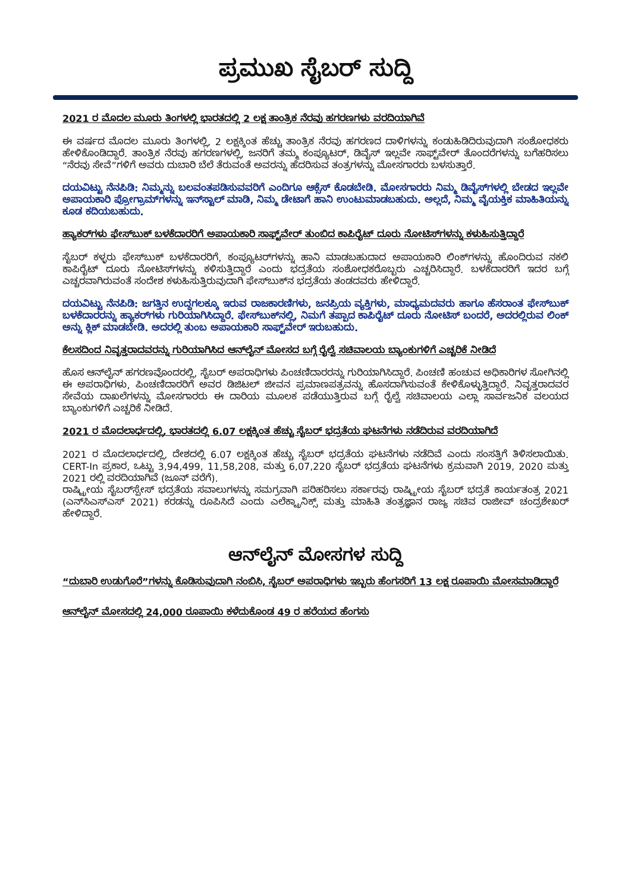ಪ್ರಮುಖ ಸೈಬರ್ ಸುದ್ದಿ
2021 ರ ಮೊದಲ ಮೂರು ತಿಂಗಳಲ್ಲಿ ಭಾರತದಲ್ಲಿ 2 ಲಕ್ಷ ತಾಂತ್ರಿಕ ನೆರವು ಹಗರಣಗಳು ವರದಿಯಾಗಿವೆ
ಈ ವರ್ಷದ ಮೊದಲ ಮೂರು ತಿಂಗಳಲ್ಲಿ, 2 ಲಕ್ಷಕ್ಕಿಂತ ಹೆಚ್ಚು ತಾಂತ್ರಿಕ ನೆರವು ಹಗರಣದ ದಾಳಿಗಳನ್ನು ಕಂಡುಹಿಡಿದಿರುವುದಾಗಿ ಸಂಶೋಧಕರು ಹೇಳಿಕೊಂಡಿದ್ದಾರೆ. ತಾಂತ್ರಿಕ ನೆರವು ಹಗರಣಗಳಲ್ಲಿ, ಜನರಿಗೆ ತಮ್ಮ ಕಂಪ್ಯೂಟರ್, ಡಿವೈಸ್ ಇಲ್ಲವೇ ಸಾಫ್ಟ್‌ವೇರ್ ತೊಂದರೆಗಳನ್ನು ಬಗೆಹರಿಸಲು “ನೆರವು ಸೇವೆ”ಗಳಿಗೆ ಅವರು ದುಬಾರಿ ಬೆಲೆ ತೆರುವಂತೆ ಅವರನ್ನು ಹೆದರಿಸುವ ತಂತ್ರಗಳನ್ನು ಮೋಸಗಾರರು ಬಳಸುತ್ತಾರೆ.
ದಯವಿಟ್ಟು ನೆನಪಿಡಿ: ನಿಮ್ಮನ್ನು ಬಲವಂತಪಡಿಸುವವರಿಗೆ ಎಂದಿಗೂ ಆಕ್ಸೆಸ್ ಕೊಡಬೇಡಿ. ಮೋಸಗಾರರು ನಿಮ್ಮ ಡಿವೈಸ್‌ಗಳಲ್ಲಿ ಬೇಡದ ಇಲ್ಲವೇ ಅಪಾಯಕಾರಿ ಪ್ರೋಗ್ರಾಮ್‌ಗಳನ್ನು ಇನ್‌ಸ್ಟಾಲ್ ಮಾಡಿ, ನಿಮ್ಮ ಡೇಟಾಗೆ ಹಾನಿ ಉಂಟುಮಾಡಬಹುದು. ಅಲ್ಲದೆ, ನಿಮ್ಮ ವೈಯಕ್ತಿಕ ಮಾಹಿತಿಯನ್ನು ಕೂಡ ಕದಿಯಬಹುದು.
ಹ್ಯಾಕರ್‌ಗಳು ಫೇಸ್‌ಬುಕ್ ಬಳಕೆದಾರರಿಗೆ ಅಪಾಯಕಾರಿ ಸಾಫ್ಟ್‌ವೇರ್ ತುಂಬಿದ ಕಾಪಿರೈಟ್ ದೂರು ನೋಟಿಸ್‌ಗಳನ್ನು ಕಳುಹಿಸುತ್ತಿದ್ದಾರೆ
ಸೈಬರ್ ಕಳ್ಳರು ಫೇಸ್‌ಬುಕ್ ಬಳಕೆದಾರರಿಗೆ, ಕಂಪ್ಯೂಟರ್‌ಗಳನ್ನು ಹಾನಿ ಮಾಡಬಹುದಾದ ಅಪಾಯಕಾರಿ ಲಿಂಕ್‌ಗಳನ್ನು ಹೊಂದಿರುವ ನಕಲಿ ಕಾಪಿರೈಟ್ ದೂರು ನೋಟಿಸ್‌ಗಳನ್ನು ಕಳಿಸುತ್ತಿದ್ದಾರೆ ಎಂದು ಭದ್ರತೆಯ ಸಂಶೋಧಕರೊಬ್ಬರು ಎಚ್ಚರಿಸಿದ್ದಾರೆ. ಬಳಕೆದಾರರಿಗೆ ಇದರ ಬಗ್ಗೆ ಎಚ್ಚರವಾಗಿರುವಂತೆ ಸಂದೇಶ ಕಳುಹಿಸುತ್ತಿರುವುದಾಗಿ ಫೇಸ್‌ಬುಕ್‌ನ ಭದ್ರತೆಯ ತಂಡದವರು ಹೇಳಿದ್ದಾರೆ.
ದಯವಿಟ್ಟು ನೆನಪಿಡಿ: ಜಗತ್ತಿನ ಉದ್ದಗಲಕ್ಕೂ ಇರುವ ರಾಜಕಾರಣಿಗಳು, ಜನಪ್ರಿಯ ವ್ಯಕ್ತಿಗಳು, ಮಾಧ್ಯಮದವರು ಹಾಗೂ ಹೆಸರಾಂತ ಫೇಸ್‌ಬುಕ್ ಬಳಕೆದಾರರನ್ನು ಹ್ಯಾಕರ್‌ಗಳು ಗುರಿಯಾಗಿಸಿದ್ದಾರೆ. ಫೇಸ್‌ಬುಕ್‌ನಲ್ಲಿ, ನಿಮಗೆ ತಪ್ಪಾದ ಕಾಪಿರೈಟ್ ದೂರು ನೋಟಿಸ್ ಬಂದರೆ, ಅದರಲ್ಲಿರುವ ಲಿಂಕ್ ಅನ್ನು ಕ್ಲಿಕ್ ಮಾಡಬೇಡಿ. ಅದರಲ್ಲಿ ತುಂಬ ಅಪಾಯಕಾರಿ ಸಾಫ್ಟ್‌ವೇರ್ ಇರುಬಹುದು.
ಕೆಲಸದಿಂದ ನಿವೃತ್ತರಾದವರನ್ನು ಗುರಿಯಾಗಿಸಿದ ಆನ್‌ಲೈನ್ ಮೋಸದ ಬಗ್ಗೆ ರೈಲ್ವೆ ಸಚಿವಾಲಯ ಬ್ಯಾಂಕುಗಳಿಗೆ ಎಚ್ಚರಿಕೆ ನೀಡಿದೆ
ಹೊಸ ಆನ್‌ಲೈನ್ ಹಗರಣವೊಂದರಲ್ಲಿ, ಸೈಬರ್ ಅಪರಾಧಿಗಳು ಪಿಂಚಣಿದಾರರನ್ನು ಗುರಿಯಾಗಿಸಿದ್ದಾರೆ. ಪಿಂಚಣಿ ಹಂಚುವ ಅಧಿಕಾರಿಗಳ ಸೋಗಿನಲ್ಲಿ ಈ ಅಪರಾಧಿಗಳು, ಪಿಂಚಣಿದಾರರಿಗೆ ಅವರ ಡಿಜಿಟಲ್ ಜೀವನ ಪ್ರಮಾಣಪತ್ರವನ್ನು ಹೊಸದಾಗಿಸುವಂತೆ ಕೇಳಿಕೊಳ್ಳುತ್ತಿದ್ದಾರೆ. ನಿವೃತ್ತರಾದವರ ಸೇವೆಯ ದಾಖಲೆಗಳನ್ನು ಮೋಸಗಾರರು ಈ ದಾರಿಯ ಮೂಲಕ ಪಡೆಯುತ್ತಿರುವ ಬಗ್ಗೆ ರೈಲ್ವೆ ಸಚಿವಾಲಯ ಎಲ್ಲಾ ಸಾರ್ವಜನಿಕ ವಲಯದ ಬ್ಯಾಂಕುಗಳಿಗೆ ಎಚ್ಚರಿಕೆ ನೀಡಿದೆ.
2021 ರ ಮೊದಲಾರ್ಧದಲ್ಲಿ, ಭಾರತದಲ್ಲಿ 6.07 ಲಕ್ಷಕ್ಕಿಂತ ಹೆಚ್ಚು ಸೈಬರ್ ಭದ್ರತೆಯ ಘಟನೆಗಳು ನಡೆದಿರುವ ವರದಿಯಾಗಿದೆ
2021 ರ ಮೊದಲಾರ್ಧದಲ್ಲಿ, ದೇಶದಲ್ಲಿ 6.07 ಲಕ್ಷಕ್ಕಿಂತ ಹೆಚ್ಚು ಸೈಬರ್ ಭದ್ರತೆಯ ಘಟನೆಗಳು ನಡೆದಿವೆ ಎಂದು ಸಂಸತ್ತಿಗೆ ತಿಳಿಸಲಾಯಿತು. CERT-In ಪ್ರಕಾರ, ಒಟ್ಟು 3,94,499, 11,58,208, ಮತ್ತು 6,07,220 ಸೈಬರ್ ಭದ್ರತೆಯ ಘಟನೆಗಳು ಕ್ರಮವಾಗಿ 2019, 2020 ಮತ್ತು 2021 ರಲ್ಲಿ ವರದಿಯಾಗಿವೆ (ಜೂನ್ ವರೆಗೆ).
ರಾಷ್ಟ್ರೀಯ ಸೈಬರ್‌ಸ್ಪೇಸ್ ಭದ್ರತೆಯ ಸವಾಲುಗಳನ್ನು ಸಮಗ್ರವಾಗಿ ಪರಿಹರಿಸಲು ಸರ್ಕಾರವು ರಾಷ್ಟ್ರೀಯ ಸೈಬರ್ ಭದ್ರತೆ ಕಾರ್ಯತಂತ್ರ 2021 (ಎನ್‌ಸಿಎಸ್‌ಎಸ್ 2021) ಕರಡನ್ನು ರೂಪಿಸಿದೆ ಎಂದು ಎಲೆಕ್ಟ್ರಾನಿಕ್ಸ್ ಮತ್ತು ಮಾಹಿತಿ ತಂತ್ರಜ್ಞಾನ ರಾಜ್ಯ ಸಚಿವ ರಾಜೀವ್ ಚಂದ್ರಶೇಖರ್ ಹೇಳಿದ್ದಾರೆ.
ಆನ್‌ಲೈನ್ ಮೋಸಗಳ ಸುದ್ದಿ
“ದುಬಾರಿ ಉಡುಗೊರೆ”ಗಳನ್ನು ಕೊಡಿಸುವುದಾಗಿ ನಂಬಿಸಿ, ಸೈಬರ್ ಅಪರಾಧಿಗಳು ಇಬ್ಬರು ಹೆಂಗಸರಿಗೆ 13 ಲಕ್ಷ ರೂಪಾಯಿ ಮೋಸಮಾಡಿದ್ದಾರೆ
ಆನ್‌ಲೈನ್ ಮೋಸದಲ್ಲಿ 24,000 ರೂಪಾಯಿ ಕಳೆದುಕೊಂಡ 49 ರ ಹರೆಯದ ಹೆಂಗಸು